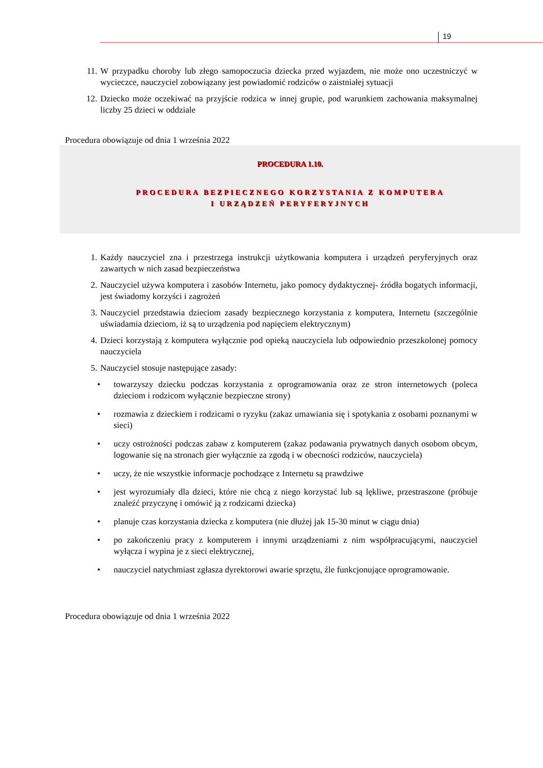19
11. W przypadku choroby lub złego samopoczucia dziecka przed wyjazdem, nie może ono uczestniczyć w wycieczce, nauczyciel zobowiązany jest powiadomić rodziców o zaistniałej sytuacji
12. Dziecko może oczekiwać na przyjście rodzica w innej grupie, pod warunkiem zachowania maksymalnej liczby 25 dzieci w oddziale
Procedura obowiązuje od dnia 1 września 2022
PROCEDURA 1.10.
PROCEDURA BEZPIECZNEGO KORZYSTANIA Z KOMPUTERA
I URZĄDZEŃ PERYFERYJNYCH
1. Każdy nauczyciel zna i przestrzega instrukcji użytkowania komputera i urządzeń peryferyjnych oraz zawartych w nich zasad bezpieczeństwa
2. Nauczyciel używa komputera i zasobów Internetu, jako pomocy dydaktycznej- źródła bogatych informacji, jest świadomy korzyści i zagrożeń
3. Nauczyciel przedstawia dzieciom zasady bezpiecznego korzystania z komputera, Internetu (szczególnie uświadamia dzieciom, iż są to urządzenia pod napięciem elektrycznym)
4. Dzieci korzystają z komputera wyłącznie pod opieką nauczyciela lub odpowiednio przeszkolonej pomocy nauczyciela
5. Nauczyciel stosuje następujące zasady:
• towarzyszy dziecku podczas korzystania z oprogramowania oraz ze stron internetowych (poleca dzieciom i rodzicom wyłącznie bezpieczne strony)
• rozmawia z dzieckiem i rodzicami o ryzyku (zakaz umawiania się i spotykania z osobami poznanymi w sieci)
• uczy ostrożności podczas zabaw z komputerem (zakaz podawania prywatnych danych osobom obcym, logowanie się na stronach gier wyłącznie za zgodą i w obecności rodziców, nauczyciela)
• uczy, że nie wszystkie informacje pochodzące z Internetu są prawdziwe
• jest wyrozumiały dla dzieci, które nie chcą z niego korzystać lub są lękliwe, przestraszone (próbuje znaleźć przyczynę i omówić ją z rodzicami dziecka)
• planuje czas korzystania dziecka z komputera (nie dłużej jak 15-30 minut w ciągu dnia)
• po zakończeniu pracy z komputerem i innymi urządzeniami z nim współpracującymi, nauczyciel wyłącza i wypina je z sieci elektrycznej,
• nauczyciel natychmiast zgłasza dyrektorowi awarie sprzętu, źle funkcjonujące oprogramowanie.
Procedura obowiązuje od dnia 1 września 2022